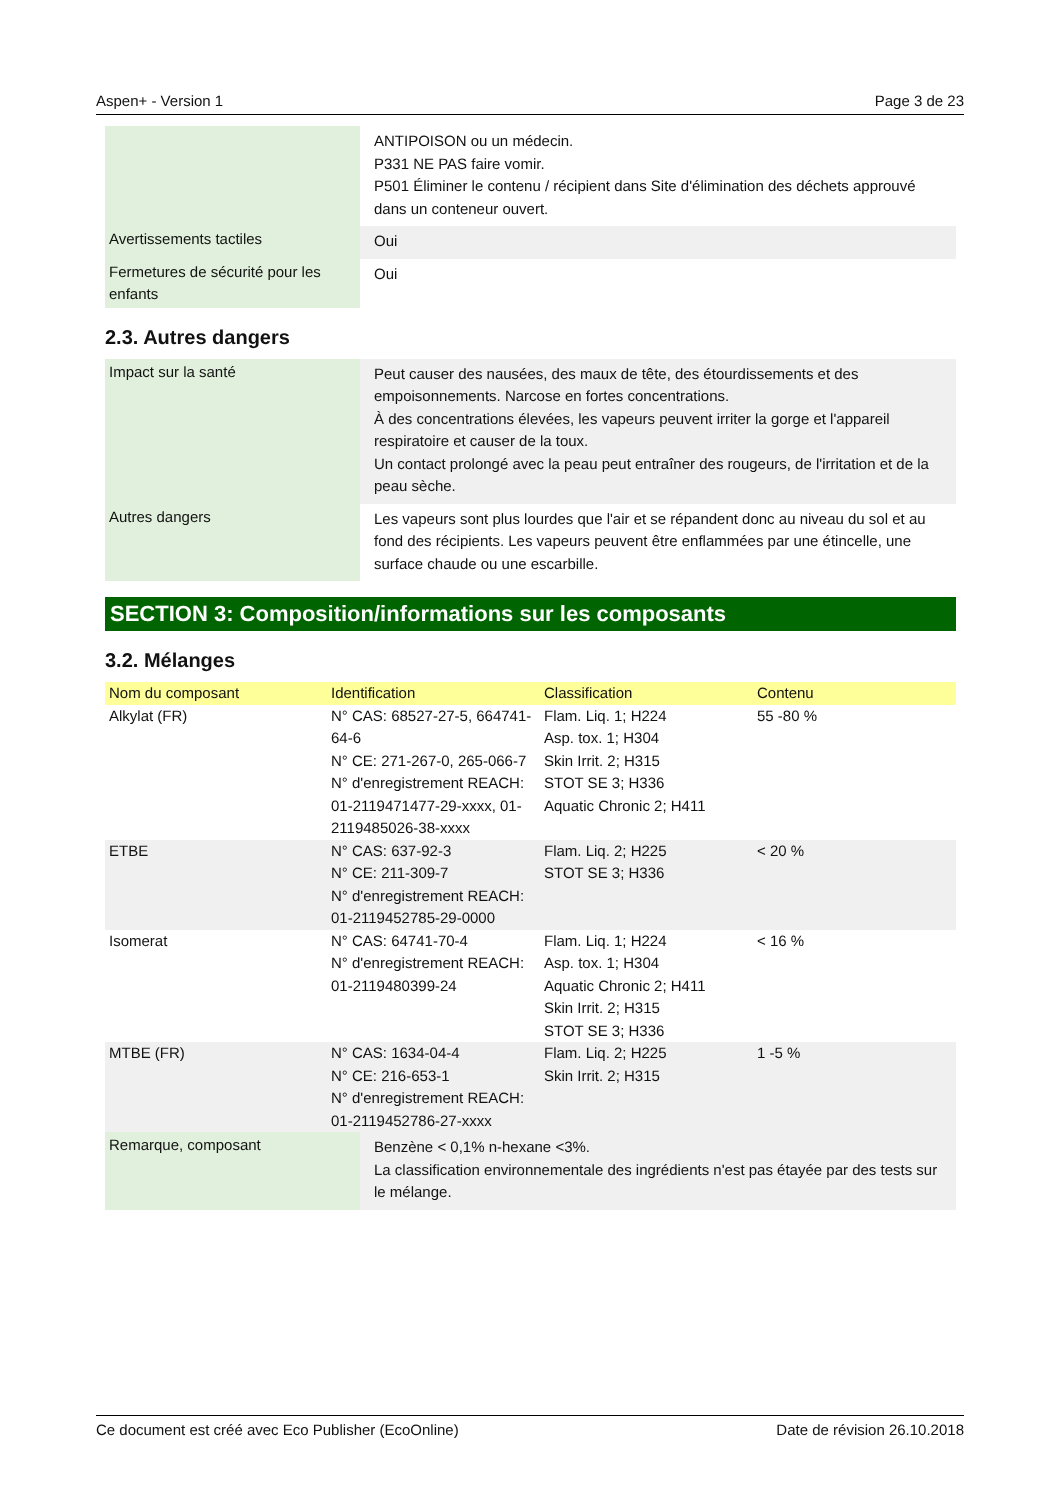Aspen+ - Version 1 Page 3 de 23
| | ANTIPOISON ou un médecin. P331 NE PAS faire vomir. P501 Éliminer le contenu / récipient dans Site d'élimination des déchets approuvé dans un conteneur ouvert. |
| Avertissements tactiles | Oui |
| Fermetures de sécurité pour les enfants | Oui |
2.3. Autres dangers
| Impact sur la santé | Peut causer des nausées, des maux de tête, des étourdissements et des empoisonnements. Narcose en fortes concentrations. À des concentrations élevées, les vapeurs peuvent irriter la gorge et l'appareil respiratoire et causer de la toux. Un contact prolongé avec la peau peut entraîner des rougeurs, de l'irritation et de la peau sèche. |
| Autres dangers | Les vapeurs sont plus lourdes que l'air et se répandent donc au niveau du sol et au fond des récipients. Les vapeurs peuvent être enflammées par une étincelle, une surface chaude ou une escarbille. |
SECTION 3: Composition/informations sur les composants
3.2. Mélanges
| Nom du composant | Identification | Classification | Contenu |
| --- | --- | --- | --- |
| Alkylat (FR) | N° CAS: 68527-27-5, 664741-64-6 N° CE: 271-267-0, 265-066-7 N° d'enregistrement REACH: 01-2119471477-29-xxxx, 01-2119485026-38-xxxx | Flam. Liq. 1; H224 Asp. tox. 1; H304 Skin Irrit. 2; H315 STOT SE 3; H336 Aquatic Chronic 2; H411 | 55 -80 % |
| ETBE | N° CAS: 637-92-3 N° CE: 211-309-7 N° d'enregistrement REACH: 01-2119452785-29-0000 | Flam. Liq. 2; H225 STOT SE 3; H336 | < 20 % |
| Isomerat | N° CAS: 64741-70-4 N° d'enregistrement REACH: 01-2119480399-24 | Flam. Liq. 1; H224 Asp. tox. 1; H304 Aquatic Chronic 2; H411 Skin Irrit. 2; H315 STOT SE 3; H336 | < 16 % |
| MTBE (FR) | N° CAS: 1634-04-4 N° CE: 216-653-1 N° d'enregistrement REACH: 01-2119452786-27-xxxx | Flam. Liq. 2; H225 Skin Irrit. 2; H315 | 1 -5 % |
| Remarque, composant | Benzène < 0,1% n-hexane <3%. La classification environnementale des ingrédients n'est pas étayée par des tests sur le mélange. |
Ce document est créé avec Eco Publisher (EcoOnline) Date de révision 26.10.2018